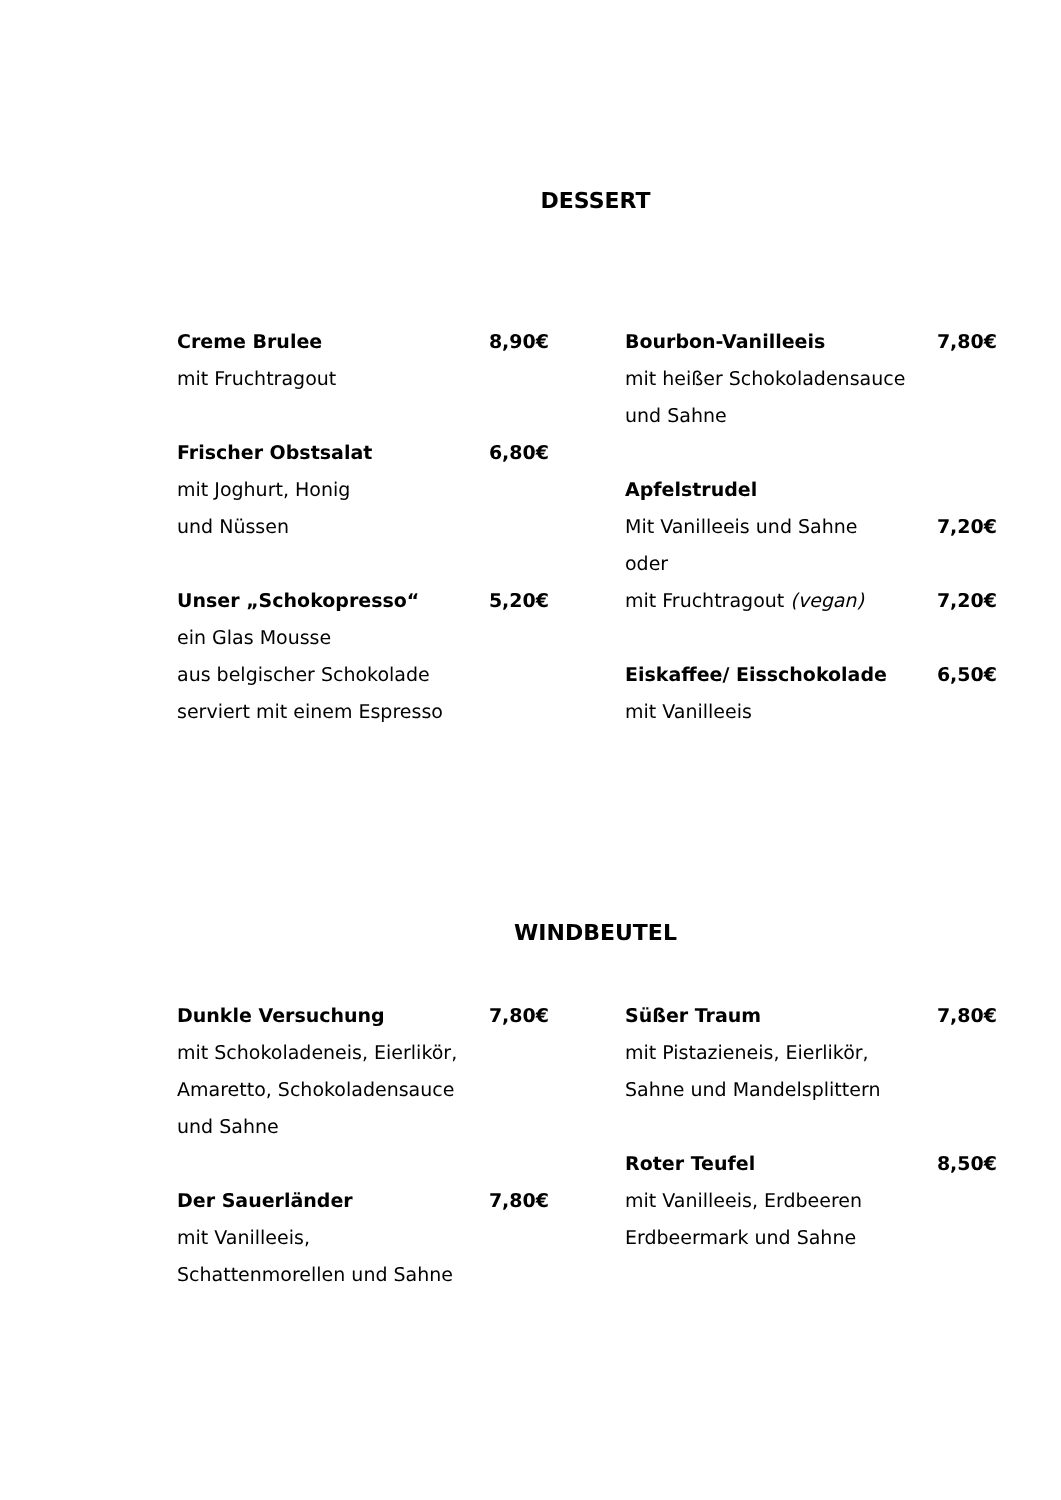DESSERT
Creme Brulee 8,90€
mit Fruchtragout
Frischer Obstsalat 6,80€
mit Joghurt, Honig
und Nüssen
Unser „Schokopresso“5,20€
ein Glas Mousse
aus belgischer Schokolade
serviert mit einem Espresso
Bourbon-Vanilleeis 7,80€
mit heißer Schokoladensauce
und Sahne
Apfelstrudel
Mit Vanilleeis und Sahne 7,20€
oder
mit Fruchtragout (vegan) 7,20€
Eiskaffee/ Eisschokolade 6,50€
mit Vanilleeis
WINDBEUTEL
Dunkle Versuchung 7,80€
mit Schokoladeneis, Eierlikör,
Amaretto, Schokoladensauce
und Sahne
Der Sauerländer 7,80€
mit Vanilleeis,
Schattenmorellen und Sahne
Süßer Traum 7,80€
mit Pistazieneis, Eierlikör,
Sahne und Mandelsplittern
Roter Teufel 8,50€
mit Vanilleeis, Erdbeeren
Erdbeermark und Sahne